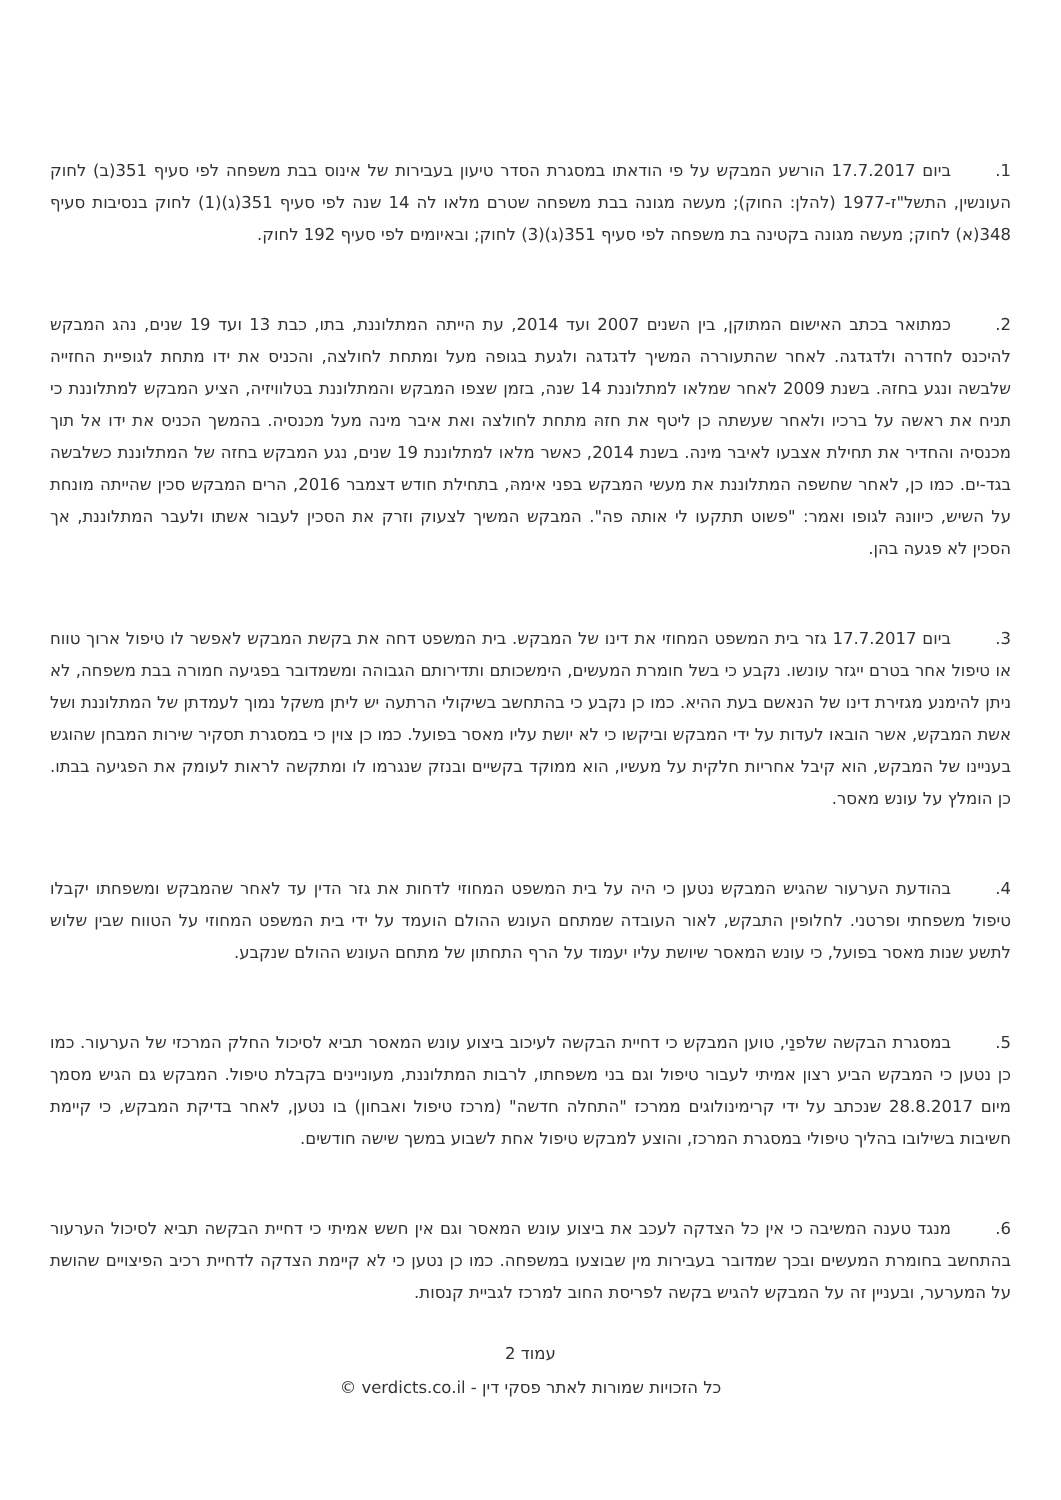1. ביום 17.7.2017 הורשע המבקש על פי הודאתו במסגרת הסדר טיעון בעבירות של אינוס בבת משפחה לפי סעיף 351(ב) לחוק העונשין, התשל"ז-1977 (להלן: החוק); מעשה מגונה בבת משפחה שטרם מלאו לה 14 שנה לפי סעיף 351(ג)(1) לחוק בנסיבות סעיף 348(א) לחוק; מעשה מגונה בקטינה בת משפחה לפי סעיף 351(ג)(3) לחוק; ובאיומים לפי סעיף 192 לחוק.
2. כמתואר בכתב האישום המתוקן, בין השנים 2007 ועד 2014, עת הייתה המתלוננת, בתו, כבת 13 ועד 19 שנים, נהג המבקש להיכנס לחדרה ולדגדגה. לאחר שהתעוררה המשיך לדגדגה ולגעת בגופה מעל ומתחת לחולצה, והכניס את ידו מתחת לגופיית החזייה שלבשה ונגע בחזהּ. בשנת 2009 לאחר שמלאו למתלוננת 14 שנה, בזמן שצפו המבקש והמתלוננת בטלוויזיה, הציע המבקש למתלוננת כי תניח את ראשה על ברכיו ולאחר שעשתה כן ליטף את חזהּ מתחת לחולצה ואת איבר מינה מעל מכנסיה. בהמשך הכניס את ידו אל תוך מכנסיה והחדיר את תחילת אצבעו לאיבר מינה. בשנת 2014, כאשר מלאו למתלוננת 19 שנים, נגע המבקש בחזה של המתלוננת כשלבשה בגד-ים. כמו כן, לאחר שחשפה המתלוננת את מעשי המבקש בפני אימהּ, בתחילת חודש דצמבר 2016, הרים המבקש סכין שהייתה מונחת על השיש, כיוונהּ לגופו ואמר: "פשוט תתקעו לי אותה פה". המבקש המשיך לצעוק וזרק את הסכין לעבור אשתו ולעבר המתלוננת, אך הסכין לא פגעה בהן.
3. ביום 17.7.2017 גזר בית המשפט המחוזי את דינו של המבקש. בית המשפט דחה את בקשת המבקש לאפשר לו טיפול ארוך טווח או טיפול אחר בטרם ייגזר עונשו. נקבע כי בשל חומרת המעשים, הימשכותם ותדירותם הגבוהה ומשמדובר בפגיעה חמורה בבת משפחה, לא ניתן להימנע מגזירת דינו של הנאשם בעת ההיא. כמו כן נקבע כי בהתחשב בשיקולי הרתעה יש ליתן משקל נמוך לעמדתן של המתלוננת ושל אשת המבקש, אשר הובאו לעדות על ידי המבקש וביקשו כי לא יושת עליו מאסר בפועל. כמו כן צוין כי במסגרת תסקיר שירות המבחן שהוגש בעניינו של המבקש, הוא קיבל אחריות חלקית על מעשיו, הוא ממוקד בקשיים ובנזק שנגרמו לו ומתקשה לראות לעומק את הפגיעה בבתו. כן הומלץ על עונש מאסר.
4. בהודעת הערעור שהגיש המבקש נטען כי היה על בית המשפט המחוזי לדחות את גזר הדין עד לאחר שהמבקש ומשפחתו יקבלו טיפול משפחתי ופרטני. לחלופין התבקש, לאור העובדה שמתחם העונש ההולם הועמד על ידי בית המשפט המחוזי על הטווח שבין שלוש לתשע שנות מאסר בפועל, כי עונש המאסר שיושת עליו יעמוד על הרף התחתון של מתחם העונש ההולם שנקבע.
5. במסגרת הבקשה שלפנַי, טוען המבקש כי דחיית הבקשה לעיכוב ביצוע עונש המאסר תביא לסיכול החלק המרכזי של הערעור. כמו כן נטען כי המבקש הביע רצון אמיתי לעבור טיפול וגם בני משפחתו, לרבות המתלוננת, מעוניינים בקבלת טיפול. המבקש גם הגיש מסמך מיום 28.8.2017 שנכתב על ידי קרימינולוגים ממרכז "התחלה חדשה" (מרכז טיפול ואבחון) בו נטען, לאחר בדיקת המבקש, כי קיימת חשיבות בשילובו בהליך טיפולי במסגרת המרכז, והוצע למבקש טיפול אחת לשבוע במשך שישה חודשים.
6. מנגד טענה המשיבה כי אין כל הצדקה לעכב את ביצוע עונש המאסר וגם אין חשש אמיתי כי דחיית הבקשה תביא לסיכול הערעור בהתחשב בחומרת המעשים ובכך שמדובר בעבירות מין שבוצעו במשפחה. כמו כן נטען כי לא קיימת הצדקה לדחיית רכיב הפיצויים שהושת על המערער, ובעניין זה על המבקש להגיש בקשה לפריסת החוב למרכז לגביית קנסות.
עמוד 2
כל הזכויות שמורות לאתר פסקי דין - verdicts.co.il ©